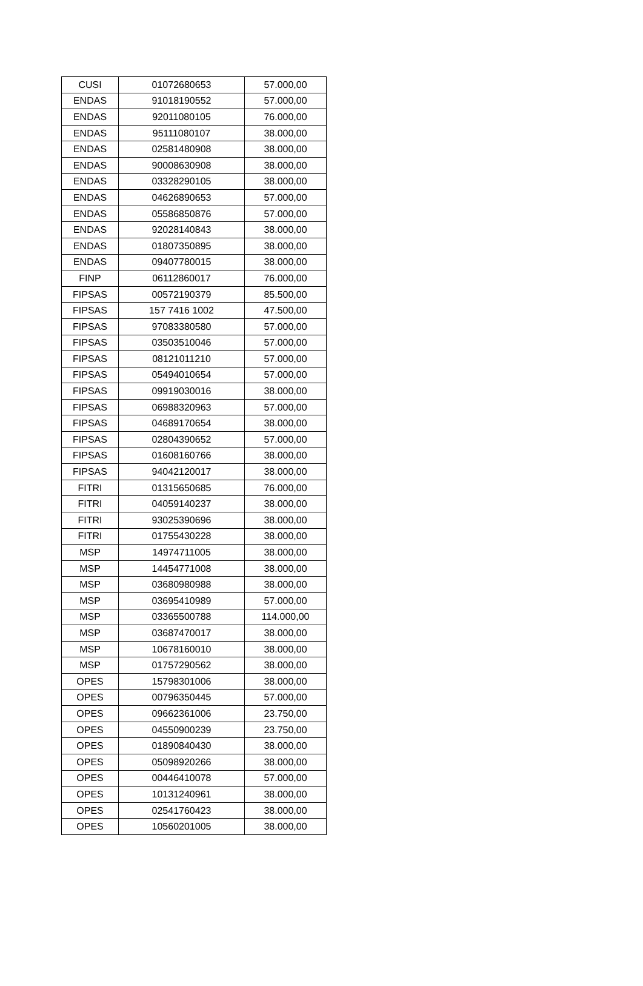| CUSI | 01072680653 | 57.000,00 |
| ENDAS | 91018190552 | 57.000,00 |
| ENDAS | 92011080105 | 76.000,00 |
| ENDAS | 95111080107 | 38.000,00 |
| ENDAS | 02581480908 | 38.000,00 |
| ENDAS | 90008630908 | 38.000,00 |
| ENDAS | 03328290105 | 38.000,00 |
| ENDAS | 04626890653 | 57.000,00 |
| ENDAS | 05586850876 | 57.000,00 |
| ENDAS | 92028140843 | 38.000,00 |
| ENDAS | 01807350895 | 38.000,00 |
| ENDAS | 09407780015 | 38.000,00 |
| FINP | 06112860017 | 76.000,00 |
| FIPSAS | 00572190379 | 85.500,00 |
| FIPSAS | 157 7416 1002 | 47.500,00 |
| FIPSAS | 97083380580 | 57.000,00 |
| FIPSAS | 03503510046 | 57.000,00 |
| FIPSAS | 08121011210 | 57.000,00 |
| FIPSAS | 05494010654 | 57.000,00 |
| FIPSAS | 09919030016 | 38.000,00 |
| FIPSAS | 06988320963 | 57.000,00 |
| FIPSAS | 04689170654 | 38.000,00 |
| FIPSAS | 02804390652 | 57.000,00 |
| FIPSAS | 01608160766 | 38.000,00 |
| FIPSAS | 94042120017 | 38.000,00 |
| FITRI | 01315650685 | 76.000,00 |
| FITRI | 04059140237 | 38.000,00 |
| FITRI | 93025390696 | 38.000,00 |
| FITRI | 01755430228 | 38.000,00 |
| MSP | 14974711005 | 38.000,00 |
| MSP | 14454771008 | 38.000,00 |
| MSP | 03680980988 | 38.000,00 |
| MSP | 03695410989 | 57.000,00 |
| MSP | 03365500788 | 114.000,00 |
| MSP | 03687470017 | 38.000,00 |
| MSP | 10678160010 | 38.000,00 |
| MSP | 01757290562 | 38.000,00 |
| OPES | 15798301006 | 38.000,00 |
| OPES | 00796350445 | 57.000,00 |
| OPES | 09662361006 | 23.750,00 |
| OPES | 04550900239 | 23.750,00 |
| OPES | 01890840430 | 38.000,00 |
| OPES | 05098920266 | 38.000,00 |
| OPES | 00446410078 | 57.000,00 |
| OPES | 10131240961 | 38.000,00 |
| OPES | 02541760423 | 38.000,00 |
| OPES | 10560201005 | 38.000,00 |